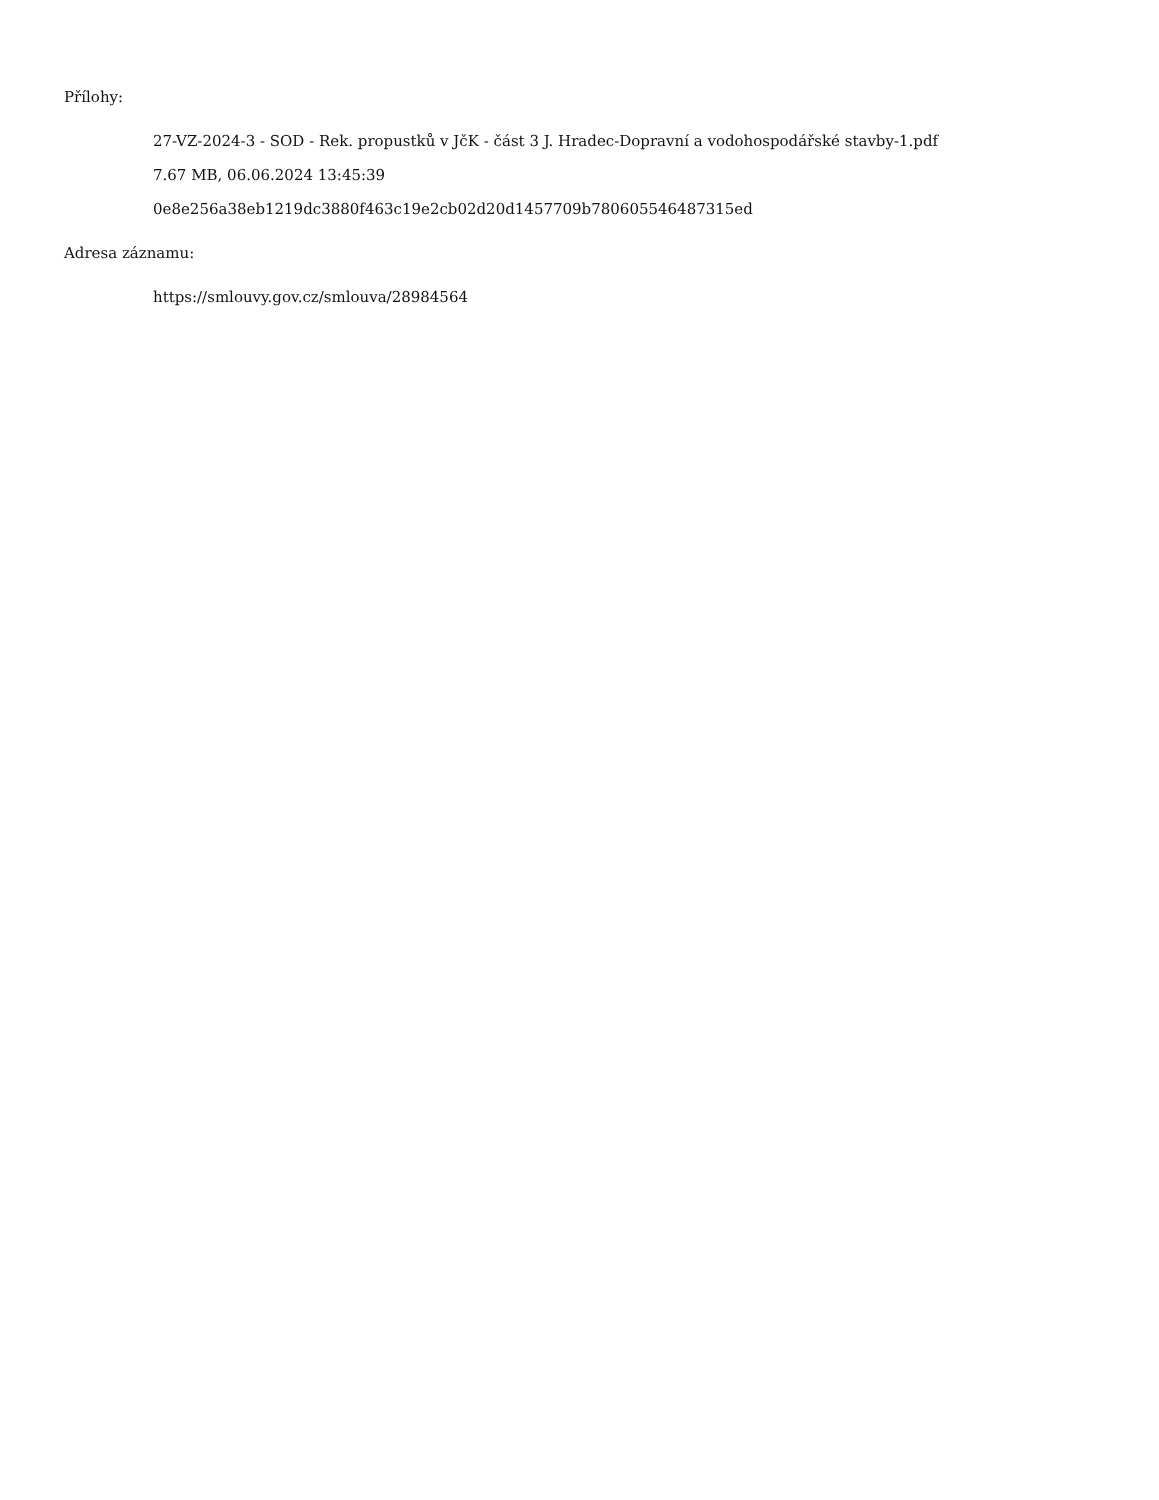Přílohy:
27-VZ-2024-3 - SOD - Rek. propustků v JčK - část 3 J. Hradec-Dopravní a vodohospodářské stavby-1.pdf
7.67 MB, 06.06.2024 13:45:39
0e8e256a38eb1219dc3880f463c19e2cb02d20d1457709b780605546487315ed
Adresa záznamu:
https://smlouvy.gov.cz/smlouva/28984564